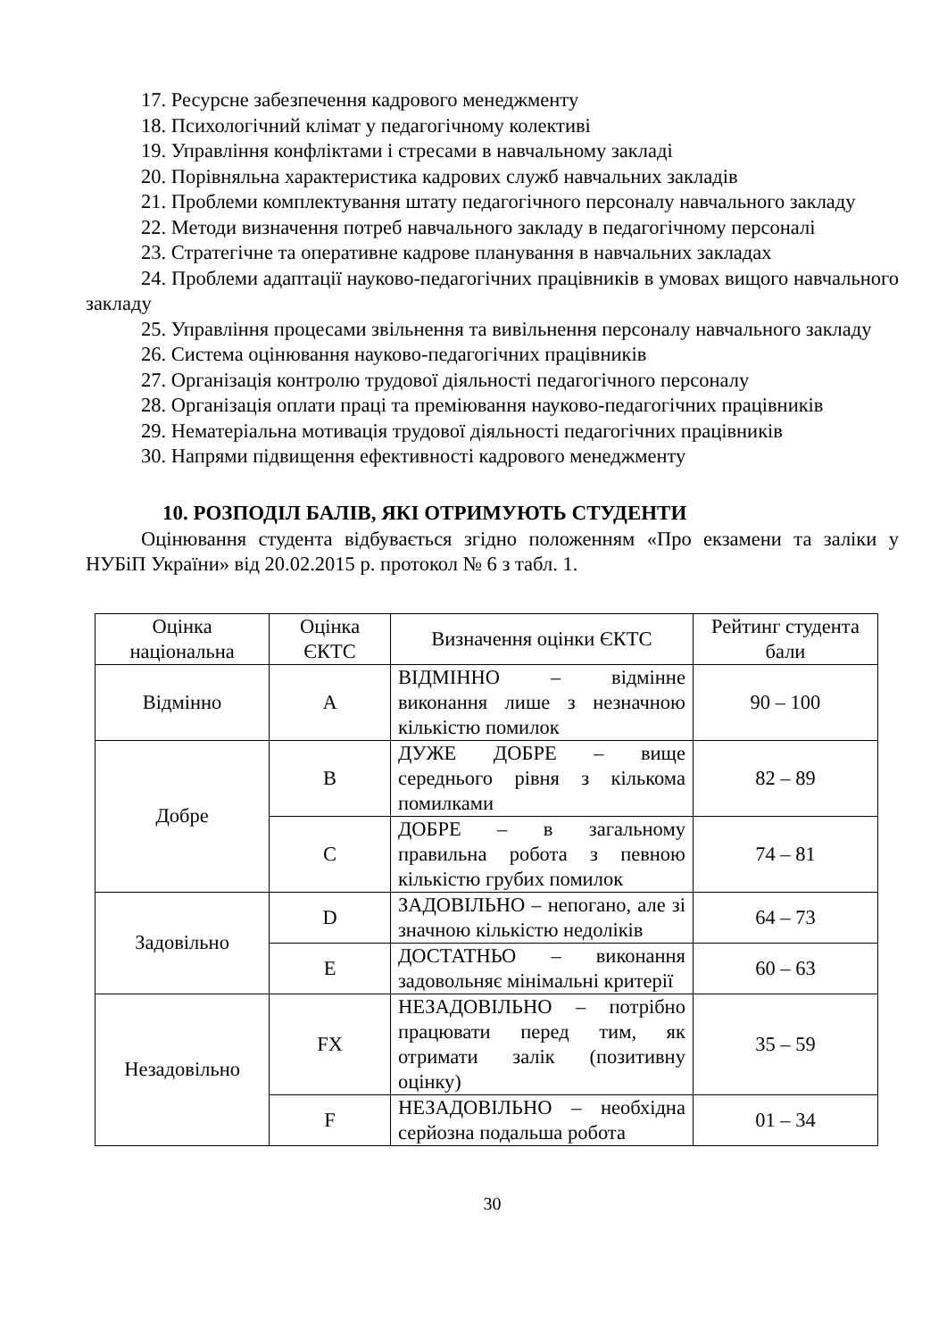17. Ресурсне забезпечення кадрового менеджменту
18. Психологічний клімат у педагогічному колективі
19. Управління конфліктами і стресами в навчальному закладі
20. Порівняльна характеристика кадрових служб навчальних закладів
21. Проблеми комплектування штату педагогічного персоналу навчального закладу
22. Методи визначення потреб навчального закладу в педагогічному персоналі
23. Стратегічне та оперативне кадрове планування в навчальних закладах
24. Проблеми адаптації науково-педагогічних працівників в умовах вищого навчального закладу
25. Управління процесами звільнення та вивільнення персоналу навчального закладу
26. Система оцінювання науково-педагогічних працівників
27. Організація контролю трудової діяльності педагогічного персоналу
28. Організація оплати праці та преміювання науково-педагогічних працівників
29. Нематеріальна мотивація трудової діяльності педагогічних працівників
30. Напрями підвищення ефективності кадрового менеджменту
10. РОЗПОДІЛ БАЛІВ, ЯКІ ОТРИМУЮТЬ СТУДЕНТИ
Оцінювання студента відбувається згідно положенням «Про екзамени та заліки у НУБіП України» від 20.02.2015 р. протокол № 6 з табл. 1.
| Оцінка національна | Оцінка ЄКТС | Визначення оцінки ЄКТС | Рейтинг студента бали |
| Відмінно | A | ВІДМІННО – відмінне виконання лише з незначною кількістю помилок | 90 – 100 |
| Добре | B | ДУЖЕ ДОБРЕ – вище середнього рівня з кількома помилками | 82 – 89 |
| | C | ДОБРЕ – в загальному правильна робота з певною кількістю грубих помилок | 74 – 81 |
| Задовільно | D | ЗАДОВІЛЬНО – непогано, але зі значною кількістю недоліків | 64 – 73 |
| | E | ДОСТАТНЬО – виконання задовольняє мінімальні критерії | 60 – 63 |
| Незадовільно | FX | НЕЗАДОВІЛЬНО – потрібно працювати перед тим, як отримати залік (позитивну оцінку) | 35 – 59 |
| | F | НЕЗАДОВІЛЬНО – необхідна серйозна подальша робота | 01 – 34 |
30